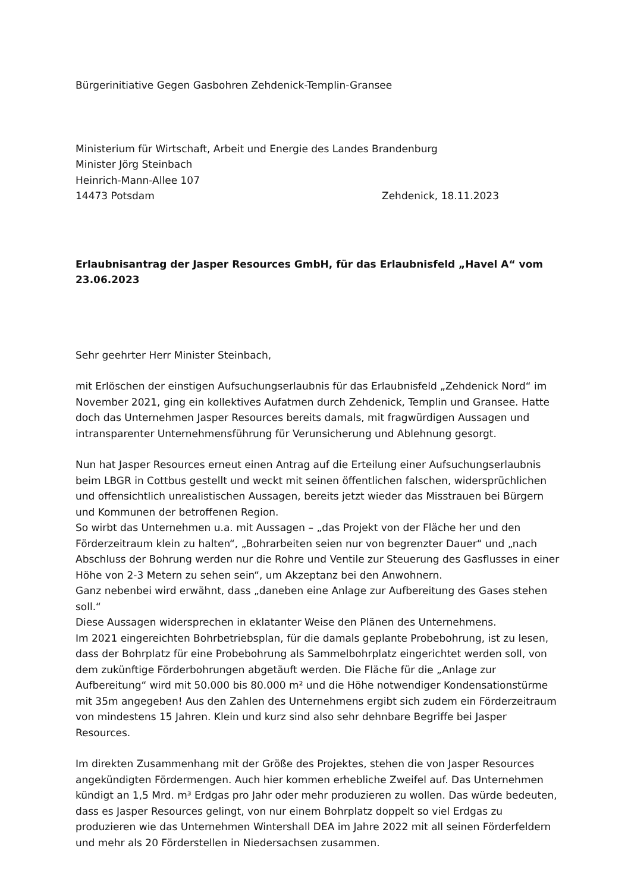Bürgerinitiative Gegen Gasbohren Zehdenick-Templin-Gransee
Ministerium für Wirtschaft, Arbeit und Energie des Landes Brandenburg
Minister Jörg Steinbach
Heinrich-Mann-Allee 107
14473 Potsdam Zehdenick, 18.11.2023
Erlaubnisantrag der Jasper Resources GmbH, für das Erlaubnisfeld „Havel A“ vom 23.06.2023
Sehr geehrter Herr Minister Steinbach,
mit Erlöschen der einstigen Aufsuchungserlaubnis für das Erlaubnisfeld „Zehdenick Nord“ im November 2021, ging ein kollektives Aufatmen durch Zehdenick, Templin und Gransee. Hatte doch das Unternehmen Jasper Resources bereits damals, mit fragwürdigen Aussagen und intransparenter Unternehmensführung für Verunsicherung und Ablehnung gesorgt.
Nun hat Jasper Resources erneut einen Antrag auf die Erteilung einer Aufsuchungserlaubnis beim LBGR in Cottbus gestellt und weckt mit seinen öffentlichen falschen, widersprüchlichen und offensichtlich unrealistischen Aussagen, bereits jetzt wieder das Misstrauen bei Bürgern und Kommunen der betroffenen Region.
So wirbt das Unternehmen u.a. mit Aussagen – „das Projekt von der Fläche her und den Förderzeitraum klein zu halten“, „Bohrarbeiten seien nur von begrenzter Dauer“ und „nach Abschluss der Bohrung werden nur die Rohre und Ventile zur Steuerung des Gasflusses in einer Höhe von 2-3 Metern zu sehen sein“, um Akzeptanz bei den Anwohnern.
Ganz nebenbei wird erwähnt, dass „daneben eine Anlage zur Aufbereitung des Gases stehen soll.“
Diese Aussagen widersprechen in eklatanter Weise den Plänen des Unternehmens.
Im 2021 eingereichten Bohrbetriebsplan, für die damals geplante Probebohrung, ist zu lesen, dass der Bohrplatz für eine Probebohrung als Sammelbohrplatz eingerichtet werden soll, von dem zukünftige Förderbohrungen abgetäuft werden. Die Fläche für die „Anlage zur Aufbereitung“ wird mit 50.000 bis 80.000 m² und die Höhe notwendiger Kondensationstürme mit 35m angegeben! Aus den Zahlen des Unternehmens ergibt sich zudem ein Förderzeitraum von mindestens 15 Jahren. Klein und kurz sind also sehr dehnbare Begriffe bei Jasper Resources.
Im direkten Zusammenhang mit der Größe des Projektes, stehen die von Jasper Resources angekündigten Fördermengen. Auch hier kommen erhebliche Zweifel auf. Das Unternehmen kündigt an 1,5 Mrd. m³ Erdgas pro Jahr oder mehr produzieren zu wollen. Das würde bedeuten, dass es Jasper Resources gelingt, von nur einem Bohrplatz doppelt so viel Erdgas zu produzieren wie das Unternehmen Wintershall DEA im Jahre 2022 mit all seinen Förderfeldern und mehr als 20 Förderstellen in Niedersachsen zusammen.